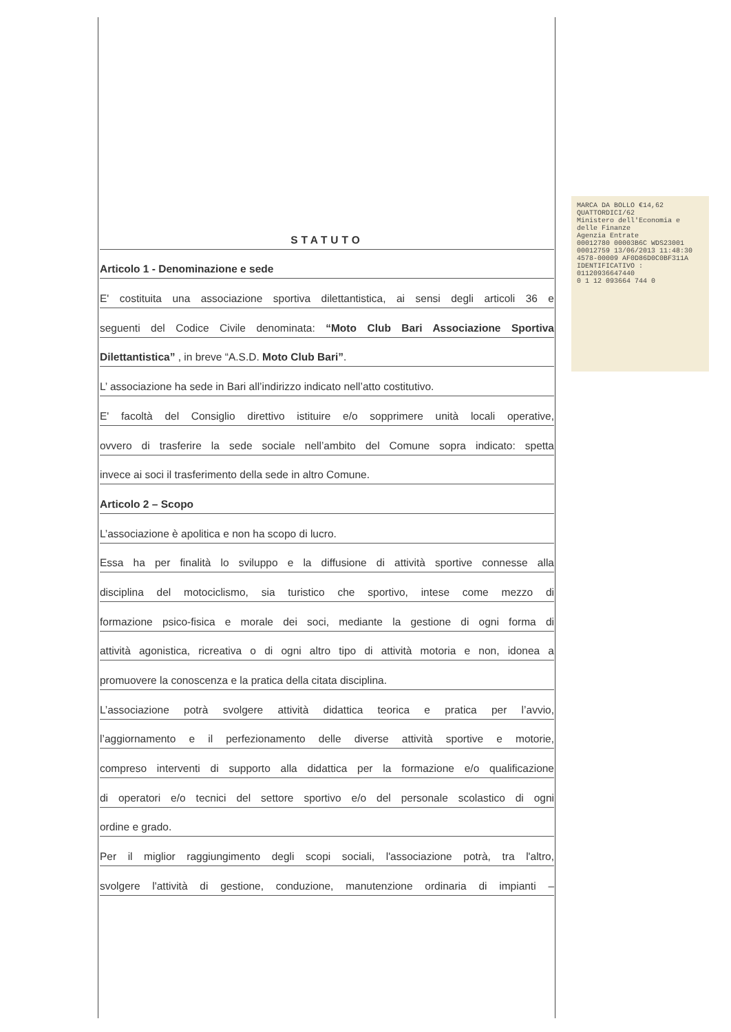MARCA DA BOLLO €14,62 QUATTORDICI/62
Ministero dell'Economia e delle Finanze
Agenzia Entrate
00012780 00003B6C WDS23001
00012759 13/06/2013 11:48:30
4578-00009 AF0D86D0C0BF311A
IDENTIFICATIVO : 01120936647440
0 1 12 093664 744 0
STATUTO
Articolo 1 - Denominazione e sede
E' costituita una associazione sportiva dilettantistica, ai sensi degli articoli 36 e
seguenti del Codice Civile denominata: “Moto Club Bari Associazione Sportiva
Dilettantistica” , in breve “A.S.D. Moto Club Bari”.
L’ associazione ha sede in Bari all’indirizzo indicato nell’atto costitutivo.
E' facoltà del Consiglio direttivo istituire e/o sopprimere unità locali operative,
ovvero di trasferire la sede sociale nell’ambito del Comune sopra indicato: spetta
invece ai soci il trasferimento della sede in altro Comune.
Articolo 2 – Scopo
L’associazione è apolitica e non ha scopo di lucro.
Essa ha per finalità lo sviluppo e la diffusione di attività sportive connesse alla
disciplina del motociclismo, sia turistico che sportivo, intese come mezzo di
formazione psico-fisica e morale dei soci, mediante la gestione di ogni forma di
attività agonistica, ricreativa o di ogni altro tipo di attività motoria e non, idonea a
promuovere la conoscenza e la pratica della citata disciplina.
L’associazione potrà svolgere attività didattica teorica e pratica per l’avvio,
l’aggiornamento e il perfezionamento delle diverse attività sportive e motorie,
compreso interventi di supporto alla didattica per la formazione e/o qualificazione
di operatori e/o tecnici del settore sportivo e/o del personale scolastico di ogni
ordine e grado.
Per il miglior raggiungimento degli scopi sociali, l'associazione potrà, tra l'altro,
svolgere l'attività di gestione, conduzione, manutenzione ordinaria di impianti –